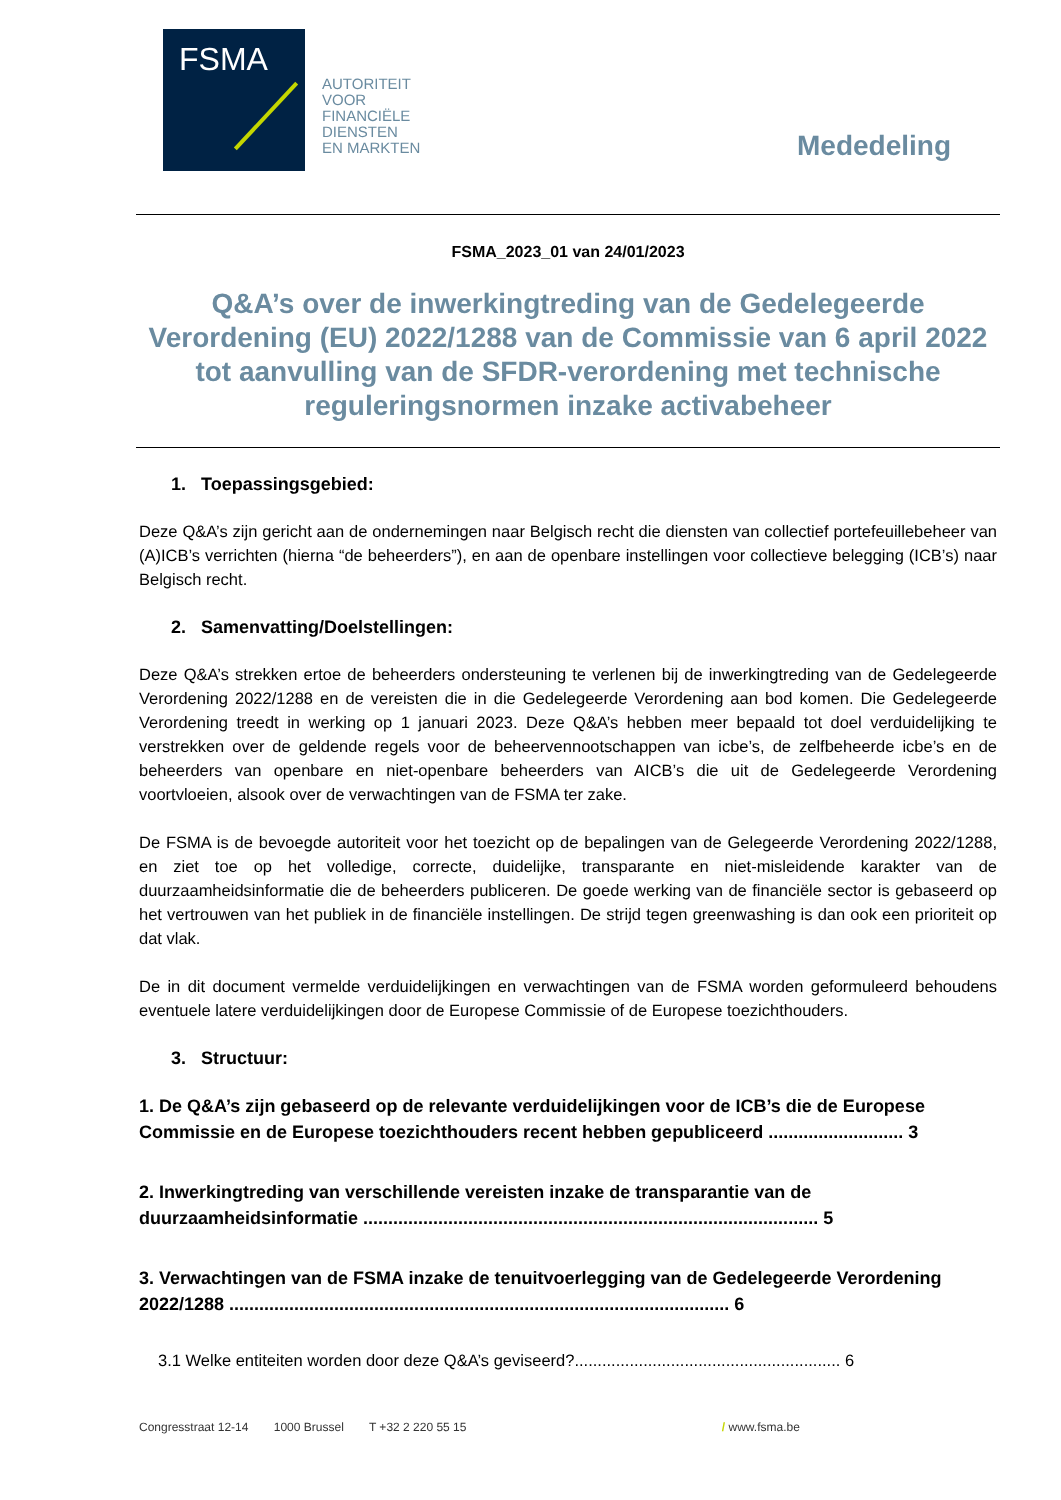FSMA
AUTORITEIT
VOOR
FINANCIËLE
DIENSTEN
EN MARKTEN
Mededeling
FSMA_2023_01 van 24/01/2023
Q&A’s over de inwerkingtreding van de Gedelegeerde Verordening (EU) 2022/1288 van de Commissie van 6 april 2022 tot aanvulling van de SFDR-verordening met technische reguleringsnormen inzake activabeheer
1. Toepassingsgebied:
Deze Q&A’s zijn gericht aan de ondernemingen naar Belgisch recht die diensten van collectief portefeuillebeheer van (A)ICB’s verrichten (hierna “de beheerders”), en aan de openbare instellingen voor collectieve belegging (ICB’s) naar Belgisch recht.
2. Samenvatting/Doelstellingen:
Deze Q&A’s strekken ertoe de beheerders ondersteuning te verlenen bij de inwerkingtreding van de Gedelegeerde Verordening 2022/1288 en de vereisten die in die Gedelegeerde Verordening aan bod komen. Die Gedelegeerde Verordening treedt in werking op 1 januari 2023. Deze Q&A’s hebben meer bepaald tot doel verduidelijking te verstrekken over de geldende regels voor de beheervennootschappen van icbe’s, de zelfbeheerde icbe’s en de beheerders van openbare en niet-openbare beheerders van AICB’s die uit de Gedelegeerde Verordening voortvloeien, alsook over de verwachtingen van de FSMA ter zake.
De FSMA is de bevoegde autoriteit voor het toezicht op de bepalingen van de Gelegeerde Verordening 2022/1288, en ziet toe op het volledige, correcte, duidelijke, transparante en niet-misleidende karakter van de duurzaamheidsinformatie die de beheerders publiceren. De goede werking van de financiële sector is gebaseerd op het vertrouwen van het publiek in de financiële instellingen. De strijd tegen greenwashing is dan ook een prioriteit op dat vlak.
De in dit document vermelde verduidelijkingen en verwachtingen van de FSMA worden geformuleerd behoudens eventuele latere verduidelijkingen door de Europese Commissie of de Europese toezichthouders.
3. Structuur:
1. De Q&A’s zijn gebaseerd op de relevante verduidelijkingen voor de ICB’s die de Europese Commissie en de Europese toezichthouders recent hebben gepubliceerd ........................... 3
2. Inwerkingtreding van verschillende vereisten inzake de transparantie van de duurzaamheidsinformatie ........................................................................................... 5
3. Verwachtingen van de FSMA inzake de tenuitvoerlegging van de Gedelegeerde Verordening 2022/1288 .................................................................................................... 6
3.1 Welke entiteiten worden door deze Q&A’s geviseerd?.......................................................... 6
Congresstraat 12-14 1000 Brussel T +32 2 220 55 15 / www.fsma.be